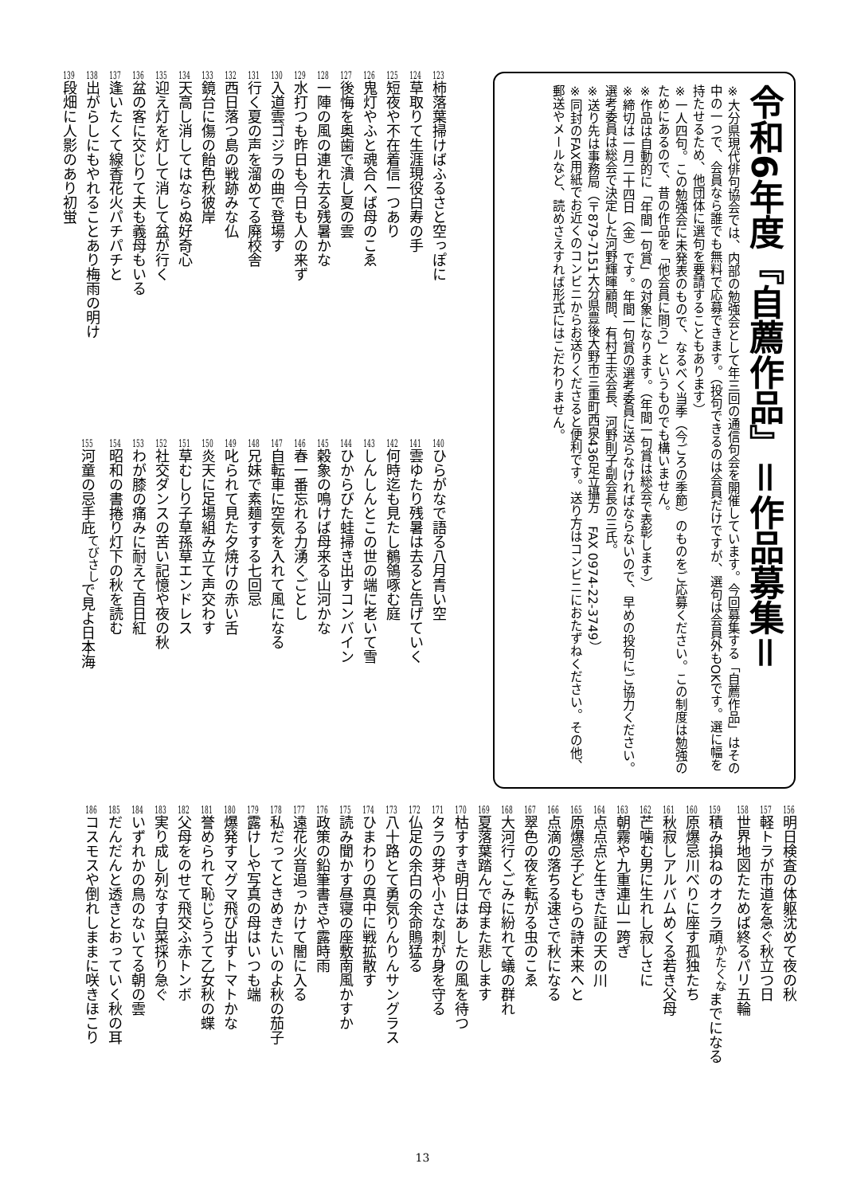令和6年度『自薦作品』＝作品募集＝
※大分県現代俳句協会では、内部の勉強会として年三回の通信句会を開催しています。今回募集する「自薦作品」はその中の一つで、会員なら誰でも無料で応募できます。（投句できるのは会員だけですが、選句は会員外もOKです。選に幅を持たせるため、他団体に選句を要請することもあります）
※一人四句。この勉強会に未発表のもので、なるべく当季（今ごろの季節）のものをご応募ください。この制度は勉強のためにあるので、昔の作品を「他会員に問う」というものでも構いません。
※作品は自動的に「年間一句賞」の対象になります。（年間一句賞は総会で表彰します）
※締切は一月二十四日（金）です。年間一句賞の選考委員に送らなければならないので、早めの投句にご協力ください。選考委員は総会で決定した河野輝暉顧問、有村王志会長、河野則子副会長の三氏。
※送り先は事務局（〒879-7151大分県豊後大野市三重町西泉436足立攝方　FAX 0974-22-3749）
※同封のFAX用紙でお近くのコンビニからお送りくださると便利です。送り方はコンビニにおたずねください。その他、郵送やメールなど、読めさえすれば形式にはこだわりません。
123柿落葉掃けばふるさと空っぽに
124草取りて生涯現役白寿の手
125短夜や不在着信一つあり
126鬼灯やふと魂合へば母のこゑ
127後悔を奥歯で潰し夏の雲
128一陣の風の連れ去る残暑かな
129水打つも昨日も今日も人の来ず
130入道雲ゴジラの曲で登場す
131行く夏の声を溜めてる廃校舎
132西日落つ島の戦跡みな仏
133鏡台に傷の飴色秋彼岸
134天高し消してはならぬ好奇心
135迎え灯を灯して消して盆が行く
136盆の客に交じりて夫も義母もいる
137逢いたくて線香花火パチパチと
138出がらしにもやれることあり梅雨の明け
139段畑に人影のあり初蛍
140ひらがなで語る八月青い空
141雲ゆたり残暑は去ると告げていく
142何時迄も見たし鶺鴒啄む庭
143しんしんとこの世の端に老いて雪
144ひからびた蛙掃き出すコンバイン
145穀象の鳴けば母来る山河かな
146春一番忘れる力湧くごとし
147自転車に空気を入れて風になる
148兄妹で素麺すする七回忌
149叱られて見た夕焼けの赤い舌
150炎天に足場組み立て声交わす
151草むしり子草孫草エンドレス
152社交ダンスの苦い記憶や夜の秋
153わが膝の痛みに耐えて百日紅
154昭和の書捲り灯下の秋を読む
155河童の忌手庇<sup>てびさし</sup>で見よ日本海
156明日検査の体躯沈めて夜の秋
157軽トラが市道を急ぐ秋立つ日
158世界地図たためば終るパリ五輪
159積み損ねのオクラ頑<sup>かたくな</sup>までになる
160原爆忌川べりに座す孤独たち
161秋寂しアルバムめくる若き父母
162芒噛む男に生れし寂しさに
163朝霧や九重連山一跨ぎ
164点点点と生きた証の天の川
165原爆忌子どもらの詩未来へと
166点滴の落ちる速さで秋になる
167翠色の夜を転がる虫のこゑ
168大河行くごみに紛れて蟻の群れ
169夏落葉踏んで母また悲します
170枯すすき明日はあしたの風を待つ
171タラの芽や小さな刺が身を守る
172仏足の余白の余命鵙猛る
173八十路とて勇気りんりんサングラス
174ひまわりの真中に戦拡散す
175読み聞かす昼寝の座敷南風かすか
176政策の鉛筆書きや露時雨
177遠花火音追っかけて闇に入る
178私だってときめきたいのよ秋の茄子
179露けしや写真の母はいつも端
180爆発すマグマ飛び出すトマトかな
181誉められて恥じらうて乙女秋の蝶
182父母をのせて飛交ふ赤トンボ
183実り成し列なす白菜採り急ぐ
184いずれかの鳥のないてる朝の雲
185だんだんと透きとおっていく秋の耳
186コスモスや倒れしままに咲きほこり
13